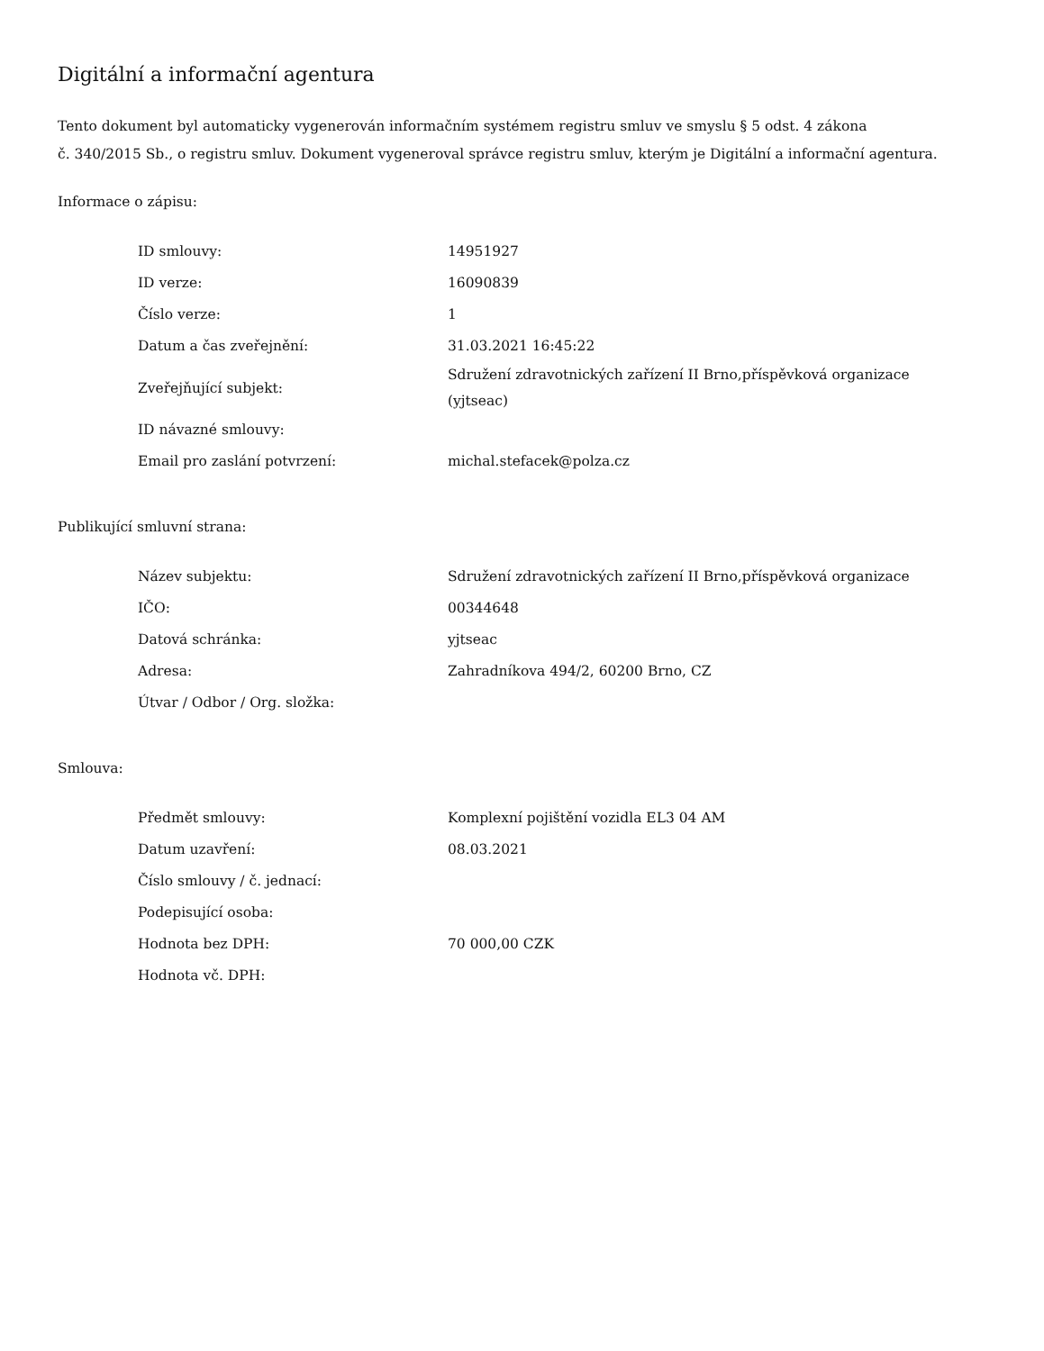Digitální a informační agentura
Tento dokument byl automaticky vygenerován informačním systémem registru smluv ve smyslu § 5 odst. 4 zákona
č. 340/2015 Sb., o registru smluv. Dokument vygeneroval správce registru smluv, kterým je Digitální a informační agentura.
Informace o zápisu:
| ID smlouvy: | 14951927 |
| ID verze: | 16090839 |
| Číslo verze: | 1 |
| Datum a čas zveřejnění: | 31.03.2021 16:45:22 |
| Zveřejňující subjekt: | Sdružení zdravotnických zařízení II Brno,příspěvková organizace (yjtseac) |
| ID návazné smlouvy: | |
| Email pro zaslání potvrzení: | michal.stefacek@polza.cz |
Publikující smluvní strana:
| Název subjektu: | Sdružení zdravotnických zařízení II Brno,příspěvková organizace |
| IČO: | 00344648 |
| Datová schránka: | yjtseac |
| Adresa: | Zahradníkova 494/2, 60200 Brno, CZ |
| Útvar / Odbor / Org. složka: | |
Smlouva:
| Předmět smlouvy: | Komplexní pojištění vozidla EL3 04 AM |
| Datum uzavření: | 08.03.2021 |
| Číslo smlouvy / č. jednací: | |
| Podepisující osoba: | |
| Hodnota bez DPH: | 70 000,00 CZK |
| Hodnota vč. DPH: | |